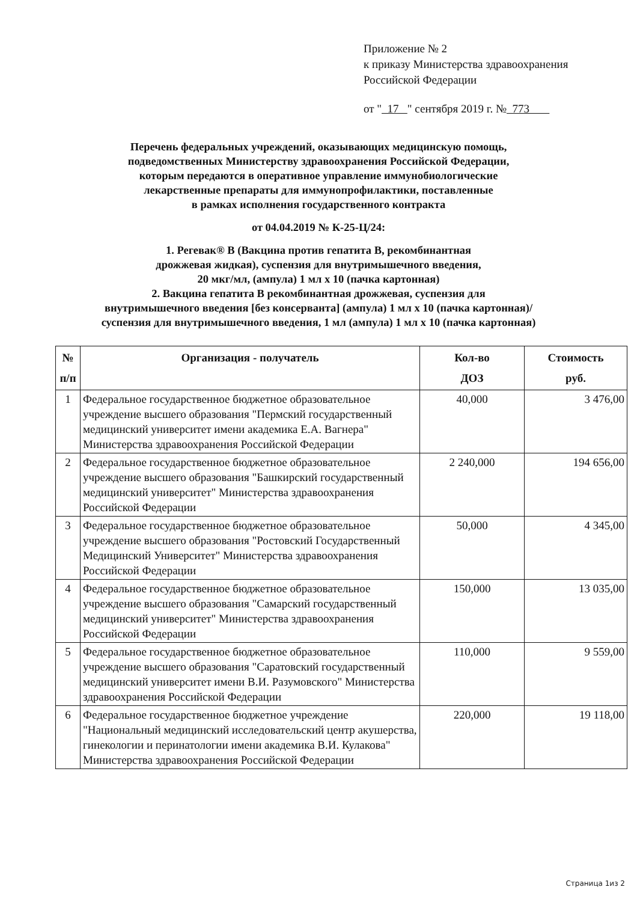Приложение № 2
к приказу Министерства здравоохранения
Российской Федерации
от " 17 " сентября 2019 г. № 773
Перечень федеральных учреждений, оказывающих медицинскую помощь,
подведомственных Министерству здравоохранения Российской Федерации,
которым передаются в оперативное управление иммунобиологические
лекарственные препараты для иммунопрофилактики, поставленные
в рамках исполнения государственного контракта
от 04.04.2019 № К-25-Ц/24:
1. Регевак® В (Вакцина против гепатита В, рекомбинантная
дрожжевая жидкая), суспензия для внутримышечного введения,
20 мкг/мл, (ампула) 1 мл х 10 (пачка картонная)
2. Вакцина гепатита В рекомбинантная дрожжевая, суспензия для
внутримышечного введения [без консерванта] (ампула) 1 мл х 10 (пачка картонная)/
суспензия для внутримышечного введения, 1 мл (ампула) 1 мл х 10 (пачка картонная)
| № п/п | Организация - получатель | Кол-во ДОЗ | Стоимость руб. |
| --- | --- | --- | --- |
| 1 | Федеральное государственное бюджетное образовательное учреждение высшего образования "Пермский государственный медицинский университет имени академика Е.А. Вагнера" Министерства здравоохранения Российской Федерации | 40,000 | 3 476,00 |
| 2 | Федеральное государственное бюджетное образовательное учреждение высшего образования "Башкирский государственный медицинский университет" Министерства здравоохранения Российской Федерации | 2 240,000 | 194 656,00 |
| 3 | Федеральное государственное бюджетное образовательное учреждение высшего образования "Ростовский Государственный Медицинский Университет" Министерства здравоохранения Российской Федерации | 50,000 | 4 345,00 |
| 4 | Федеральное государственное бюджетное образовательное учреждение высшего образования "Самарский государственный медицинский университет" Министерства здравоохранения Российской Федерации | 150,000 | 13 035,00 |
| 5 | Федеральное государственное бюджетное образовательное учреждение высшего образования "Саратовский государственный медицинский университет имени В.И. Разумовского" Министерства здравоохранения Российской Федерации | 110,000 | 9 559,00 |
| 6 | Федеральное государственное бюджетное учреждение "Национальный медицинский исследовательский центр акушерства, гинекологии и перинатологии имени академика В.И. Кулакова" Министерства здравоохранения Российской Федерации | 220,000 | 19 118,00 |
Страница 1из 2